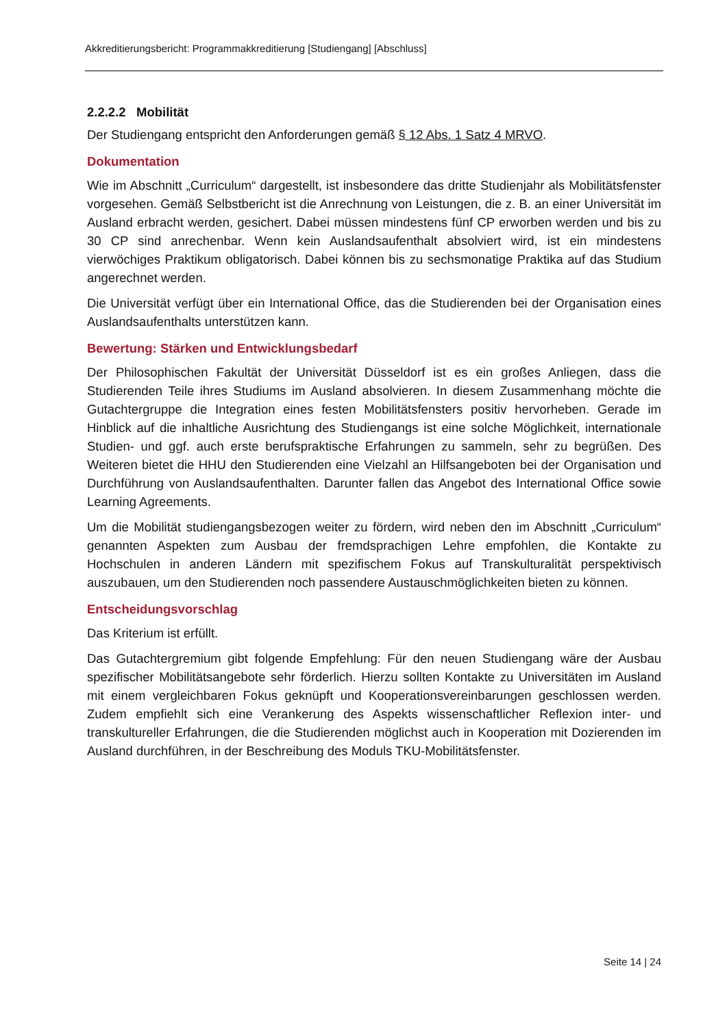Akkreditierungsbericht: Programmakkreditierung [Studiengang] [Abschluss]
2.2.2.2 Mobilität
Der Studiengang entspricht den Anforderungen gemäß § 12 Abs. 1 Satz 4 MRVO.
Dokumentation
Wie im Abschnitt „Curriculum“ dargestellt, ist insbesondere das dritte Studienjahr als Mobilitätsfenster vorgesehen. Gemäß Selbstbericht ist die Anrechnung von Leistungen, die z. B. an einer Universität im Ausland erbracht werden, gesichert. Dabei müssen mindestens fünf CP erworben werden und bis zu 30 CP sind anrechenbar. Wenn kein Auslandsaufenthalt absolviert wird, ist ein mindestens vierwöchiges Praktikum obligatorisch. Dabei können bis zu sechsmonatige Praktika auf das Studium angerechnet werden.
Die Universität verfügt über ein International Office, das die Studierenden bei der Organisation eines Auslandsaufenthalts unterstützen kann.
Bewertung: Stärken und Entwicklungsbedarf
Der Philosophischen Fakultät der Universität Düsseldorf ist es ein großes Anliegen, dass die Studierenden Teile ihres Studiums im Ausland absolvieren. In diesem Zusammenhang möchte die Gutachtergruppe die Integration eines festen Mobilitätsfensters positiv hervorheben. Gerade im Hinblick auf die inhaltliche Ausrichtung des Studiengangs ist eine solche Möglichkeit, internationale Studien- und ggf. auch erste berufspraktische Erfahrungen zu sammeln, sehr zu begrüßen. Des Weiteren bietet die HHU den Studierenden eine Vielzahl an Hilfsangeboten bei der Organisation und Durchführung von Auslandsaufenthalten. Darunter fallen das Angebot des International Office sowie Learning Agreements.
Um die Mobilität studiengangsbezogen weiter zu fördern, wird neben den im Abschnitt „Curriculum“ genannten Aspekten zum Ausbau der fremdsprachigen Lehre empfohlen, die Kontakte zu Hochschulen in anderen Ländern mit spezifischem Fokus auf Transkulturalität perspektivisch auszubauen, um den Studierenden noch passendere Austauschmöglichkeiten bieten zu können.
Entscheidungsvorschlag
Das Kriterium ist erfüllt.
Das Gutachtergremium gibt folgende Empfehlung: Für den neuen Studiengang wäre der Ausbau spezifischer Mobilitätsangebote sehr förderlich. Hierzu sollten Kontakte zu Universitäten im Ausland mit einem vergleichbaren Fokus geknüpft und Kooperationsvereinbarungen geschlossen werden. Zudem empfiehlt sich eine Verankerung des Aspekts wissenschaftlicher Reflexion inter- und transkultureller Erfahrungen, die die Studierenden möglichst auch in Kooperation mit Dozierenden im Ausland durchführen, in der Beschreibung des Moduls TKU-Mobilitätsfenster.
Seite 14 | 24